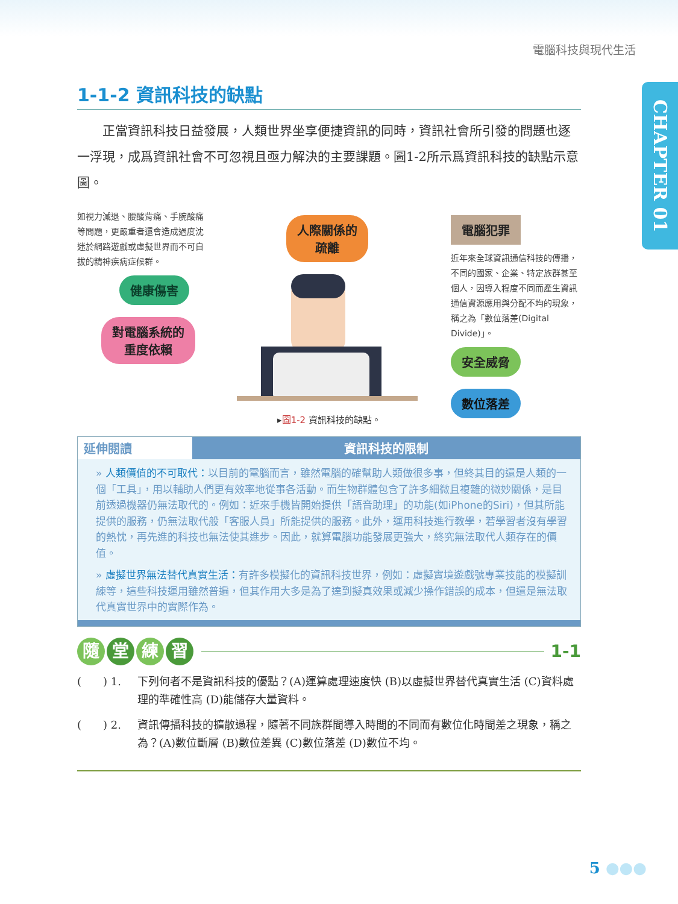電腦科技與現代生活
CHAPTER 01
1-1-2 資訊科技的缺點
正當資訊科技日益發展，人類世界坐享便捷資訊的同時，資訊社會所引發的問題也逐一浮現，成爲資訊社會不可忽視且亟力解決的主要課題。圖1-2所示爲資訊科技的缺點示意圖。
如視力減退、腰酸背痛、手腕酸痛等問題，更嚴重者還會造成過度沈迷於網路遊戲或虛擬世界而不可自拔的精神疾病症候群。
健康傷害
對電腦系統的
重度依賴
人際關係的
疏離
電腦犯罪
近年來全球資訊通信科技的傳播，不同的國家、企業、特定族群甚至個人，因導入程度不同而產生資訊通信資源應用與分配不均的現象，稱之為「數位落差(Digital Divide)」。
安全威脅 數位落差
▸圖1-2 資訊科技的缺點。
延伸閱讀 資訊科技的限制
» 人類價值的不可取代：以目前的電腦而言，雖然電腦的確幫助人類做很多事，但終其目的還是人類的一個「工具」，用以輔助人們更有效率地從事各活動。而生物群體包含了許多細微且複雜的微妙關係，是目前透過機器仍無法取代的。例如：近來手機皆開始提供「語音助理」的功能(如iPhone的Siri)，但其所能提供的服務，仍無法取代般「客服人員」所能提供的服務。此外，運用科技進行教學，若學習者沒有學習的熱忱，再先進的科技也無法使其進步。因此，就算電腦功能發展更強大，終究無法取代人類存在的價值。
» 虛擬世界無法替代真實生活：有許多模擬化的資訊科技世界，例如：虛擬實境遊戲號專業技能的模擬訓練等，這些科技運用雖然普遍，但其作用大多是為了達到擬真效果或減少操作錯誤的成本，但還是無法取代真實世界中的實際作為。
隨堂練習 1-1
(　　) 1. 下列何者不是資訊科技的優點？(A)運算處理速度快 (B)以虛擬世界替代真實生活 (C)資料處理的準確性高 (D)能儲存大量資料。
(　　) 2. 資訊傳播科技的擴散過程，隨著不同族群間導入時間的不同而有數位化時間差之現象，稱之為？(A)數位斷層 (B)數位差異 (C)數位落差 (D)數位不均。
5 ●●●